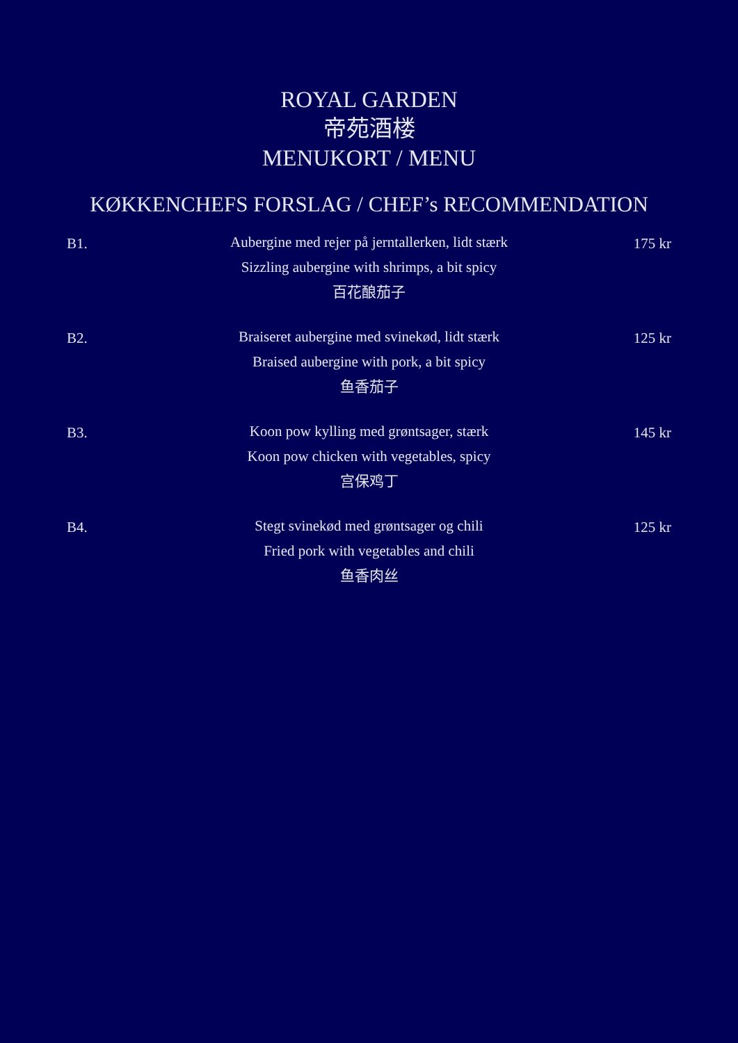ROYAL GARDEN
帝苑酒楼
MENUKORT / MENU
KØKKENCHEFS FORSLAG / CHEF’s RECOMMENDATION
B1.
Aubergine med rejer på jerntallerken, lidt stærk
Sizzling aubergine with shrimps, a bit spicy
百花酿茄子
175 kr
B2.
Braiseret aubergine med svinekød, lidt stærk
Braised aubergine with pork, a bit spicy
鱼香茄子
125 kr
B3.
Koon pow kylling med grøntsager, stærk
Koon pow chicken with vegetables, spicy
宫保鸡丁
145 kr
B4.
Stegt svinekød med grøntsager og chili
Fried pork with vegetables and chili
鱼香肉丝
125 kr